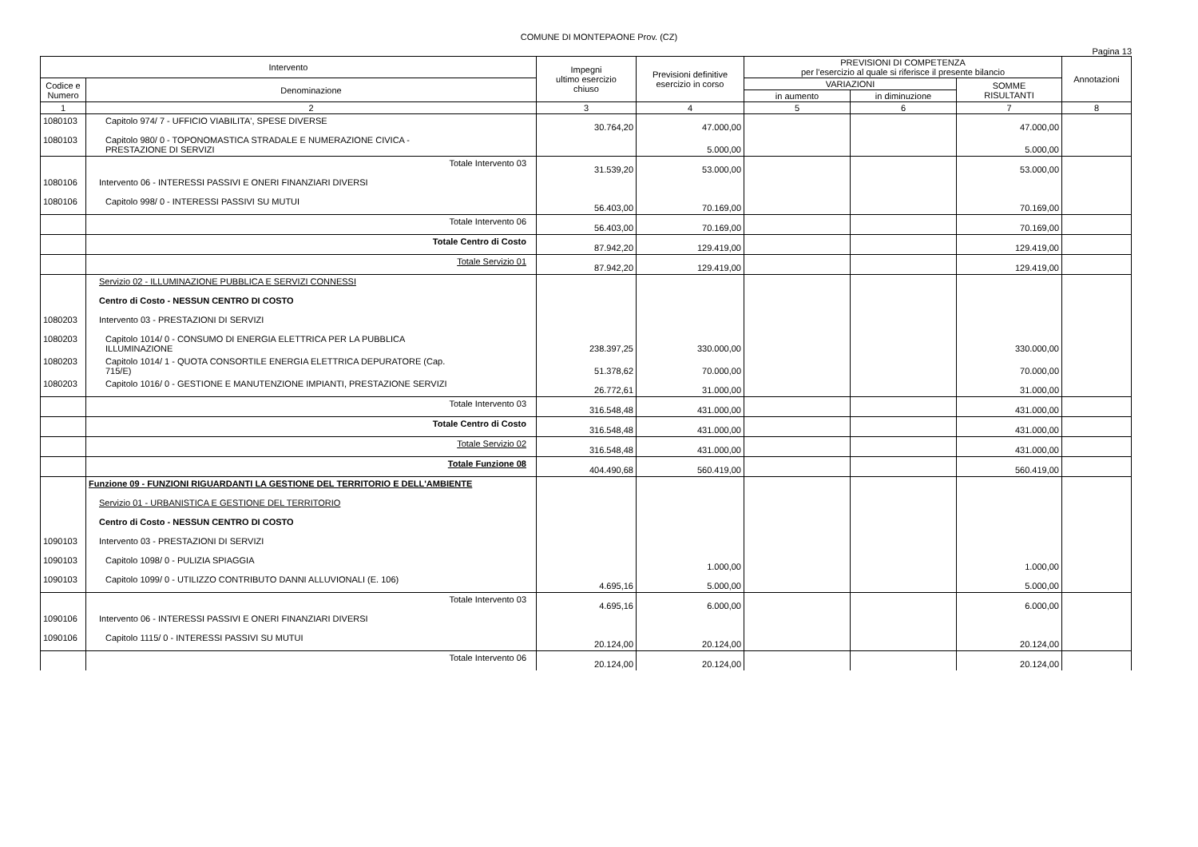COMUNE DI MONTEPAONE Prov. (CZ)
Pagina 13
| Intervento | | Impegni ultimo esercizio chiuso | Previsioni definitive esercizio in corso | PREVISIONI DI COMPETENZA per l'esercizio al quale si riferisce il presente bilancio | | | Annotazioni |
| --- | --- | --- | --- | --- | --- | --- | --- |
| Codice e Numero | Denominazione | | | VARIAZIONI | | SOMME RISULTANTI | |
| | | | | in aumento | in diminuzione | | |
| 1 | 2 | 3 | 4 | 5 | 6 | 7 | 8 |
| 1080103 | Capitolo 974/ 7 - UFFICIO VIABILITA', SPESE DIVERSE | 30.764,20 | 47.000,00 | | | 47.000,00 | |
| 1080103 | Capitolo 980/ 0 - TOPONOMASTICA STRADALE E NUMERAZIONE CIVICA - PRESTAZIONE DI SERVIZI | | 5.000,00 | | | 5.000,00 | |
| | Totale Intervento 03 | 31.539,20 | 53.000,00 | | | 53.000,00 | |
| 1080106 | Intervento 06 - INTERESSI PASSIVI E ONERI FINANZIARI DIVERSI | | | | | | |
| 1080106 | Capitolo 998/ 0 - INTERESSI PASSIVI SU MUTUI | 56.403,00 | 70.169,00 | | | 70.169,00 | |
| | Totale Intervento 06 | 56.403,00 | 70.169,00 | | | 70.169,00 | |
| | Totale Centro di Costo | 87.942,20 | 129.419,00 | | | 129.419,00 | |
| | Totale Servizio 01 | 87.942,20 | 129.419,00 | | | 129.419,00 | |
| | Servizio 02 - ILLUMINAZIONE PUBBLICA E SERVIZI CONNESSI | | | | | | |
| | Centro di Costo - NESSUN CENTRO DI COSTO | | | | | | |
| 1080203 | Intervento 03 - PRESTAZIONI DI SERVIZI | | | | | | |
| 1080203 | Capitolo 1014/ 0 - CONSUMO DI ENERGIA ELETTRICA PER LA PUBBLICA ILLUMINAZIONE | 238.397,25 | 330.000,00 | | | 330.000,00 | |
| 1080203 | Capitolo 1014/ 1 - QUOTA CONSORTILE ENERGIA ELETTRICA DEPURATORE (Cap. 715/E) | 51.378,62 | 70.000,00 | | | 70.000,00 | |
| 1080203 | Capitolo 1016/ 0 - GESTIONE E MANUTENZIONE IMPIANTI, PRESTAZIONE SERVIZI | 26.772,61 | 31.000,00 | | | 31.000,00 | |
| | Totale Intervento 03 | 316.548,48 | 431.000,00 | | | 431.000,00 | |
| | Totale Centro di Costo | 316.548,48 | 431.000,00 | | | 431.000,00 | |
| | Totale Servizio 02 | 316.548,48 | 431.000,00 | | | 431.000,00 | |
| | Totale Funzione 08 | 404.490,68 | 560.419,00 | | | 560.419,00 | |
| | Funzione 09 - FUNZIONI RIGUARDANTI LA GESTIONE DEL TERRITORIO E DELL'AMBIENTE | | | | | | |
| | Servizio 01 - URBANISTICA E GESTIONE DEL TERRITORIO | | | | | | |
| | Centro di Costo - NESSUN CENTRO DI COSTO | | | | | | |
| 1090103 | Intervento 03 - PRESTAZIONI DI SERVIZI | | | | | | |
| 1090103 | Capitolo 1098/ 0 - PULIZIA SPIAGGIA | | 1.000,00 | | | 1.000,00 | |
| 1090103 | Capitolo 1099/ 0 - UTILIZZO CONTRIBUTO DANNI ALLUVIONALI (E. 106) | 4.695,16 | 5.000,00 | | | 5.000,00 | |
| | Totale Intervento 03 | 4.695,16 | 6.000,00 | | | 6.000,00 | |
| 1090106 | Intervento 06 - INTERESSI PASSIVI E ONERI FINANZIARI DIVERSI | | | | | | |
| 1090106 | Capitolo 1115/ 0 - INTERESSI PASSIVI SU MUTUI | 20.124,00 | 20.124,00 | | | 20.124,00 | |
| | Totale Intervento 06 | 20.124,00 | 20.124,00 | | | 20.124,00 | |